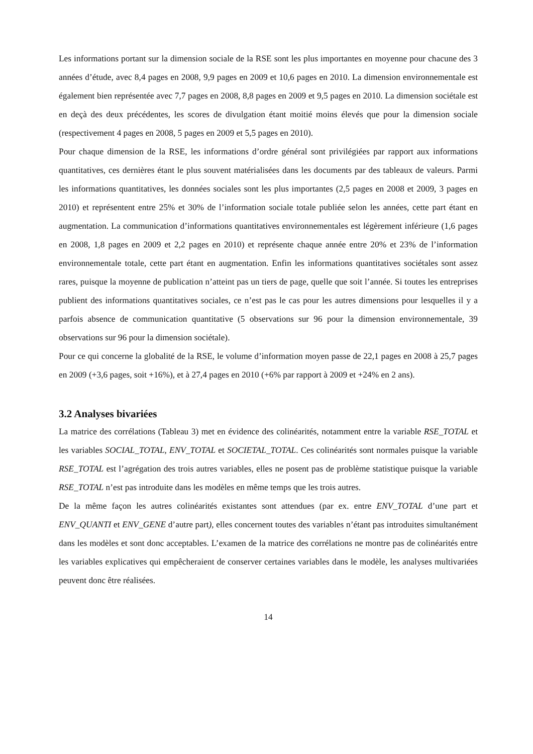Les informations portant sur la dimension sociale de la RSE sont les plus importantes en moyenne pour chacune des 3 années d’étude, avec 8,4 pages en 2008, 9,9 pages en 2009 et 10,6 pages en 2010. La dimension environnementale est également bien représentée avec 7,7 pages en 2008, 8,8 pages en 2009 et 9,5 pages en 2010. La dimension sociétale est en deçà des deux précédentes, les scores de divulgation étant moitié moins élevés que pour la dimension sociale (respectivement 4 pages en 2008, 5 pages en 2009 et 5,5 pages en 2010).
Pour chaque dimension de la RSE, les informations d’ordre général sont privilégiées par rapport aux informations quantitatives, ces dernières étant le plus souvent matérialisées dans les documents par des tableaux de valeurs. Parmi les informations quantitatives, les données sociales sont les plus importantes (2,5 pages en 2008 et 2009, 3 pages en 2010) et représentent entre 25% et 30% de l’information sociale totale publiée selon les années, cette part étant en augmentation. La communication d’informations quantitatives environnementales est légèrement inférieure (1,6 pages en 2008, 1,8 pages en 2009 et 2,2 pages en 2010) et représente chaque année entre 20% et 23% de l’information environnementale totale, cette part étant en augmentation. Enfin les informations quantitatives sociétales sont assez rares, puisque la moyenne de publication n’atteint pas un tiers de page, quelle que soit l’année. Si toutes les entreprises publient des informations quantitatives sociales, ce n’est pas le cas pour les autres dimensions pour lesquelles il y a parfois absence de communication quantitative (5 observations sur 96 pour la dimension environnementale, 39 observations sur 96 pour la dimension sociétale).
Pour ce qui concerne la globalité de la RSE, le volume d’information moyen passe de 22,1 pages en 2008 à 25,7 pages en 2009 (+3,6 pages, soit +16%), et à 27,4 pages en 2010 (+6% par rapport à 2009 et +24% en 2 ans).
3.2 Analyses bivariées
La matrice des corrélations (Tableau 3) met en évidence des colinéarités, notamment entre la variable RSE_TOTAL et les variables SOCIAL_TOTAL, ENV_TOTAL et SOCIETAL_TOTAL. Ces colinéarités sont normales puisque la variable RSE_TOTAL est l’agrégation des trois autres variables, elles ne posent pas de problème statistique puisque la variable RSE_TOTAL n’est pas introduite dans les modèles en même temps que les trois autres.
De la même façon les autres colinéarités existantes sont attendues (par ex. entre ENV_TOTAL d’une part et ENV_QUANTI et ENV_GENE d’autre part), elles concernent toutes des variables n’étant pas introduites simultanément dans les modèles et sont donc acceptables. L’examen de la matrice des corrélations ne montre pas de colinéarités entre les variables explicatives qui empêcheraient de conserver certaines variables dans le modèle, les analyses multivariées peuvent donc être réalisées.
14